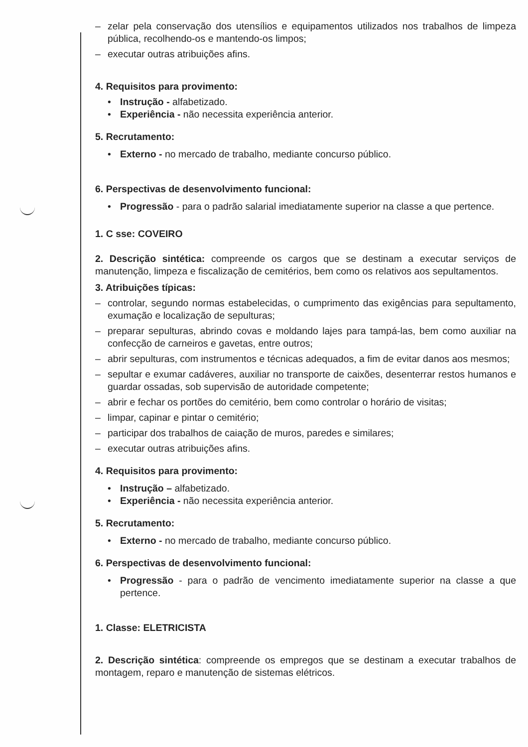– zelar pela conservação dos utensílios e equipamentos utilizados nos trabalhos de limpeza pública, recolhendo-os e mantendo-os limpos;
– executar outras atribuições afins.
4. Requisitos para provimento:
• Instrução - alfabetizado.
• Experiência - não necessita experiência anterior.
5. Recrutamento:
• Externo - no mercado de trabalho, mediante concurso público.
6. Perspectivas de desenvolvimento funcional:
• Progressão - para o padrão salarial imediatamente superior na classe a que pertence.
1. C sse: COVEIRO
2. Descrição sintética: compreende os cargos que se destinam a executar serviços de manutenção, limpeza e fiscalização de cemitérios, bem como os relativos aos sepultamentos.
3. Atribuições típicas:
– controlar, segundo normas estabelecidas, o cumprimento das exigências para sepultamento, exumação e localização de sepulturas;
– preparar sepulturas, abrindo covas e moldando lajes para tampá-las, bem como auxiliar na confecção de carneiros e gavetas, entre outros;
– abrir sepulturas, com instrumentos e técnicas adequados, a fim de evitar danos aos mesmos;
– sepultar e exumar cadáveres, auxiliar no transporte de caixões, desenterrar restos humanos e guardar ossadas, sob supervisão de autoridade competente;
– abrir e fechar os portões do cemitério, bem como controlar o horário de visitas;
– limpar, capinar e pintar o cemitério;
– participar dos trabalhos de caiação de muros, paredes e similares;
– executar outras atribuições afins.
4. Requisitos para provimento:
• Instrução – alfabetizado.
• Experiência - não necessita experiência anterior.
5. Recrutamento:
• Externo - no mercado de trabalho, mediante concurso público.
6. Perspectivas de desenvolvimento funcional:
• Progressão - para o padrão de vencimento imediatamente superior na classe a que pertence.
1. Classe: ELETRICISTA
2. Descrição sintética: compreende os empregos que se destinam a executar trabalhos de montagem, reparo e manutenção de sistemas elétricos.